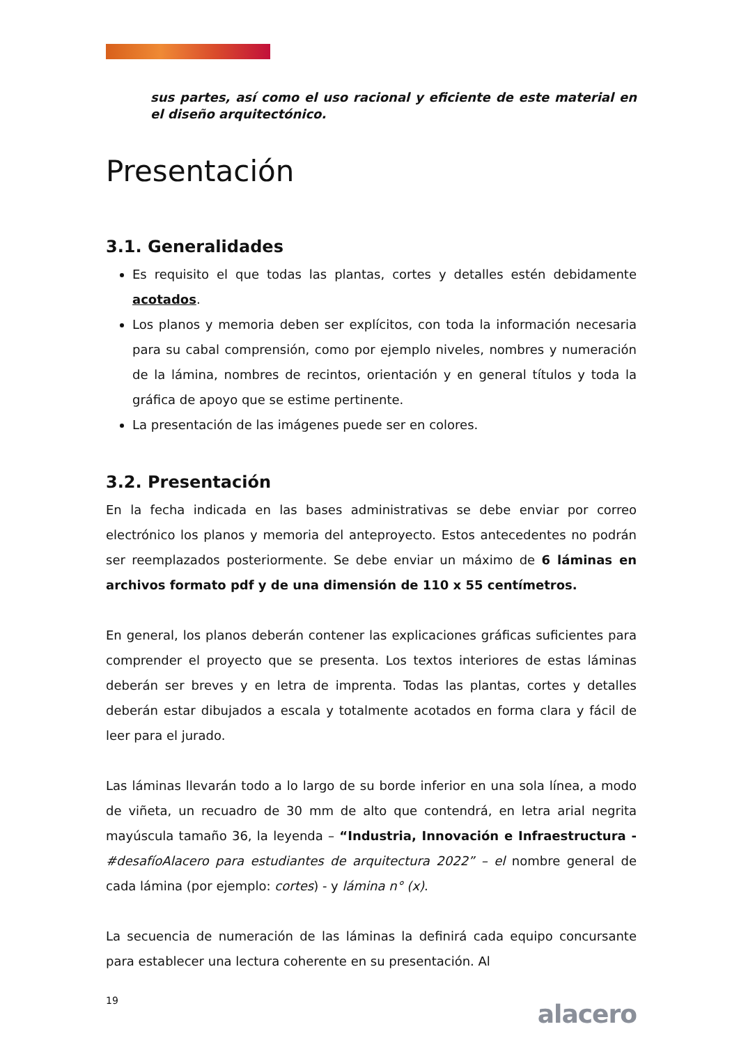sus partes, así como el uso racional y eficiente de este material en el diseño arquitectónico.
Presentación
3.1. Generalidades
Es requisito el que todas las plantas, cortes y detalles estén debidamente acotados.
Los planos y memoria deben ser explícitos, con toda la información necesaria para su cabal comprensión, como por ejemplo niveles, nombres y numeración de la lámina, nombres de recintos, orientación y en general títulos y toda la gráfica de apoyo que se estime pertinente.
La presentación de las imágenes puede ser en colores.
3.2. Presentación
En la fecha indicada en las bases administrativas se debe enviar por correo electrónico los planos y memoria del anteproyecto. Estos antecedentes no podrán ser reemplazados posteriormente. Se debe enviar un máximo de 6 láminas en archivos formato pdf y de una dimensión de 110 x 55 centímetros.
En general, los planos deberán contener las explicaciones gráficas suficientes para comprender el proyecto que se presenta. Los textos interiores de estas láminas deberán ser breves y en letra de imprenta. Todas las plantas, cortes y detalles deberán estar dibujados a escala y totalmente acotados en forma clara y fácil de leer para el jurado.
Las láminas llevarán todo a lo largo de su borde inferior en una sola línea, a modo de viñeta, un recuadro de 30 mm de alto que contendrá, en letra arial negrita mayúscula tamaño 36, la leyenda – “Industria, Innovación e Infraestructura - #desafíoAlacero para estudiantes de arquitectura 2022” – el nombre general de cada lámina (por ejemplo: cortes) - y lámina n° (x).
La secuencia de numeración de las láminas la definirá cada equipo concursante para establecer una lectura coherente en su presentación. Al
19 alacero